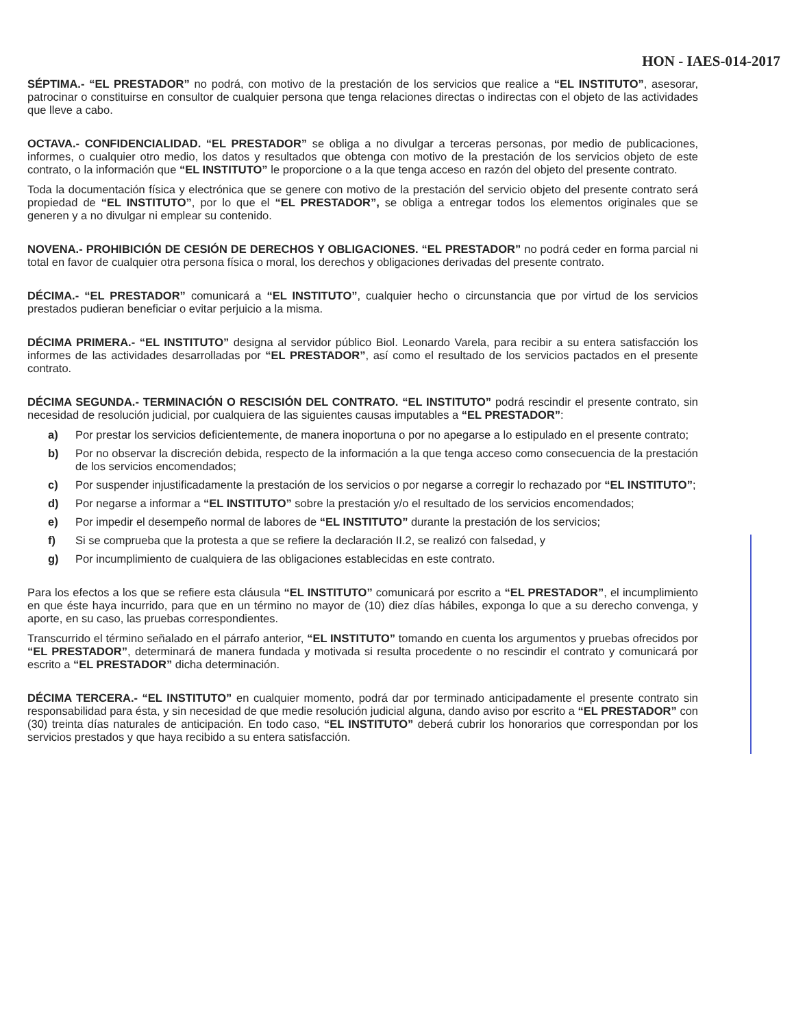HON - IAES-014-2017
SÉPTIMA.- “EL PRESTADOR” no podrá, con motivo de la prestación de los servicios que realice a “EL INSTITUTO”, asesorar, patrocinar o constituirse en consultor de cualquier persona que tenga relaciones directas o indirectas con el objeto de las actividades que lleve a cabo.
OCTAVA.- CONFIDENCIALIDAD. “EL PRESTADOR” se obliga a no divulgar a terceras personas, por medio de publicaciones, informes, o cualquier otro medio, los datos y resultados que obtenga con motivo de la prestación de los servicios objeto de este contrato, o la información que “EL INSTITUTO” le proporcione o a la que tenga acceso en razón del objeto del presente contrato.
Toda la documentación física y electrónica que se genere con motivo de la prestación del servicio objeto del presente contrato será propiedad de “EL INSTITUTO”, por lo que el “EL PRESTADOR”, se obliga a entregar todos los elementos originales que se generen y a no divulgar ni emplear su contenido.
NOVENA.- PROHIBICIÓN DE CESIÓN DE DERECHOS Y OBLIGACIONES. “EL PRESTADOR” no podrá ceder en forma parcial ni total en favor de cualquier otra persona física o moral, los derechos y obligaciones derivadas del presente contrato.
DÉCIMA.- “EL PRESTADOR” comunicará a “EL INSTITUTO”, cualquier hecho o circunstancia que por virtud de los servicios prestados pudieran beneficiar o evitar perjuicio a la misma.
DÉCIMA PRIMERA.- “EL INSTITUTO” designa al servidor público Biol. Leonardo Varela, para recibir a su entera satisfacción los informes de las actividades desarrolladas por “EL PRESTADOR”, así como el resultado de los servicios pactados en el presente contrato.
DÉCIMA SEGUNDA.- TERMINACIÓN O RESCISIÓN DEL CONTRATO. “EL INSTITUTO” podrá rescindir el presente contrato, sin necesidad de resolución judicial, por cualquiera de las siguientes causas imputables a “EL PRESTADOR”:
a) Por prestar los servicios deficientemente, de manera inoportuna o por no apegarse a lo estipulado en el presente contrato;
b) Por no observar la discreción debida, respecto de la información a la que tenga acceso como consecuencia de la prestación de los servicios encomendados;
c) Por suspender injustificadamente la prestación de los servicios o por negarse a corregir lo rechazado por “EL INSTITUTO”;
d) Por negarse a informar a “EL INSTITUTO” sobre la prestación y/o el resultado de los servicios encomendados;
e) Por impedir el desempeño normal de labores de “EL INSTITUTO” durante la prestación de los servicios;
f) Si se comprueba que la protesta a que se refiere la declaración II.2, se realizó con falsedad, y
g) Por incumplimiento de cualquiera de las obligaciones establecidas en este contrato.
Para los efectos a los que se refiere esta cláusula “EL INSTITUTO” comunicará por escrito a “EL PRESTADOR”, el incumplimiento en que éste haya incurrido, para que en un término no mayor de (10) diez días hábiles, exponga lo que a su derecho convenga, y aporte, en su caso, las pruebas correspondientes.
Transcurrido el término señalado en el párrafo anterior, “EL INSTITUTO” tomando en cuenta los argumentos y pruebas ofrecidos por “EL PRESTADOR”, determinará de manera fundada y motivada si resulta procedente o no rescindir el contrato y comunicará por escrito a “EL PRESTADOR” dicha determinación.
DÉCIMA TERCERA.- “EL INSTITUTO” en cualquier momento, podrá dar por terminado anticipadamente el presente contrato sin responsabilidad para ésta, y sin necesidad de que medie resolución judicial alguna, dando aviso por escrito a “EL PRESTADOR” con (30) treinta días naturales de anticipación. En todo caso, “EL INSTITUTO” deberá cubrir los honorarios que correspondan por los servicios prestados y que haya recibido a su entera satisfacción.